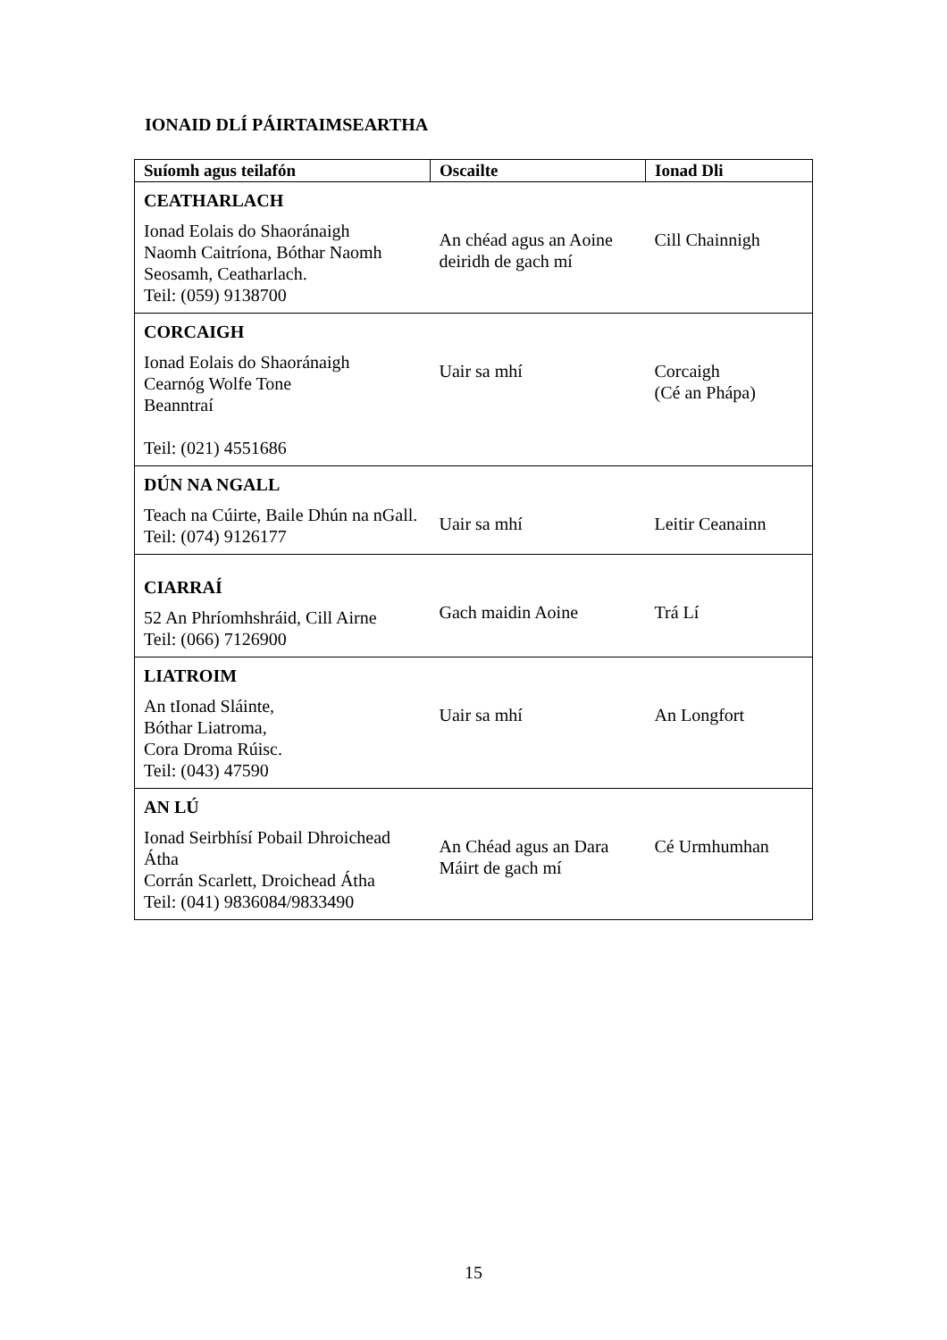IONAID DLÍ PÁIRTAIMSEARTHA
| Suíomh agus teilafón | Oscailte | Ionad Dli |
| --- | --- | --- |
| CEATHARLACH Ionad Eolais do Shaoránaigh Naomh Caitríona, Bóthar Naomh Seosamh, Ceatharlach. Teil: (059) 9138700 | An chéad agus an Aoine deiridh de gach mí | Cill Chainnigh |
| CORCAIGH Ionad Eolais do Shaoránaigh Cearnóg Wolfe Tone Beanntraí Teil: (021) 4551686 | Uair sa mhí | Corcaigh (Cé an Phápa) |
| DÚN NA NGALL Teach na Cúirte, Baile Dhún na nGall. Teil: (074) 9126177 | Uair sa mhí | Leitir Ceanainn |
| CIARRAÍ 52 An Phríomhshráid, Cill Airne Teil: (066) 7126900 | Gach maidin Aoine | Trá Lí |
| LIATROIM An tIonad Sláinte, Bóthar Liatroma, Cora Droma Rúisc. Teil: (043) 47590 | Uair sa mhí | An Longfort |
| AN LÚ Ionad Seirbhísí Pobail Dhroichead Átha Corrán Scarlett, Droichead Átha Teil: (041) 9836084/9833490 | An Chéad agus an Dara Máirt de gach mí | Cé Urmhumhan |
15